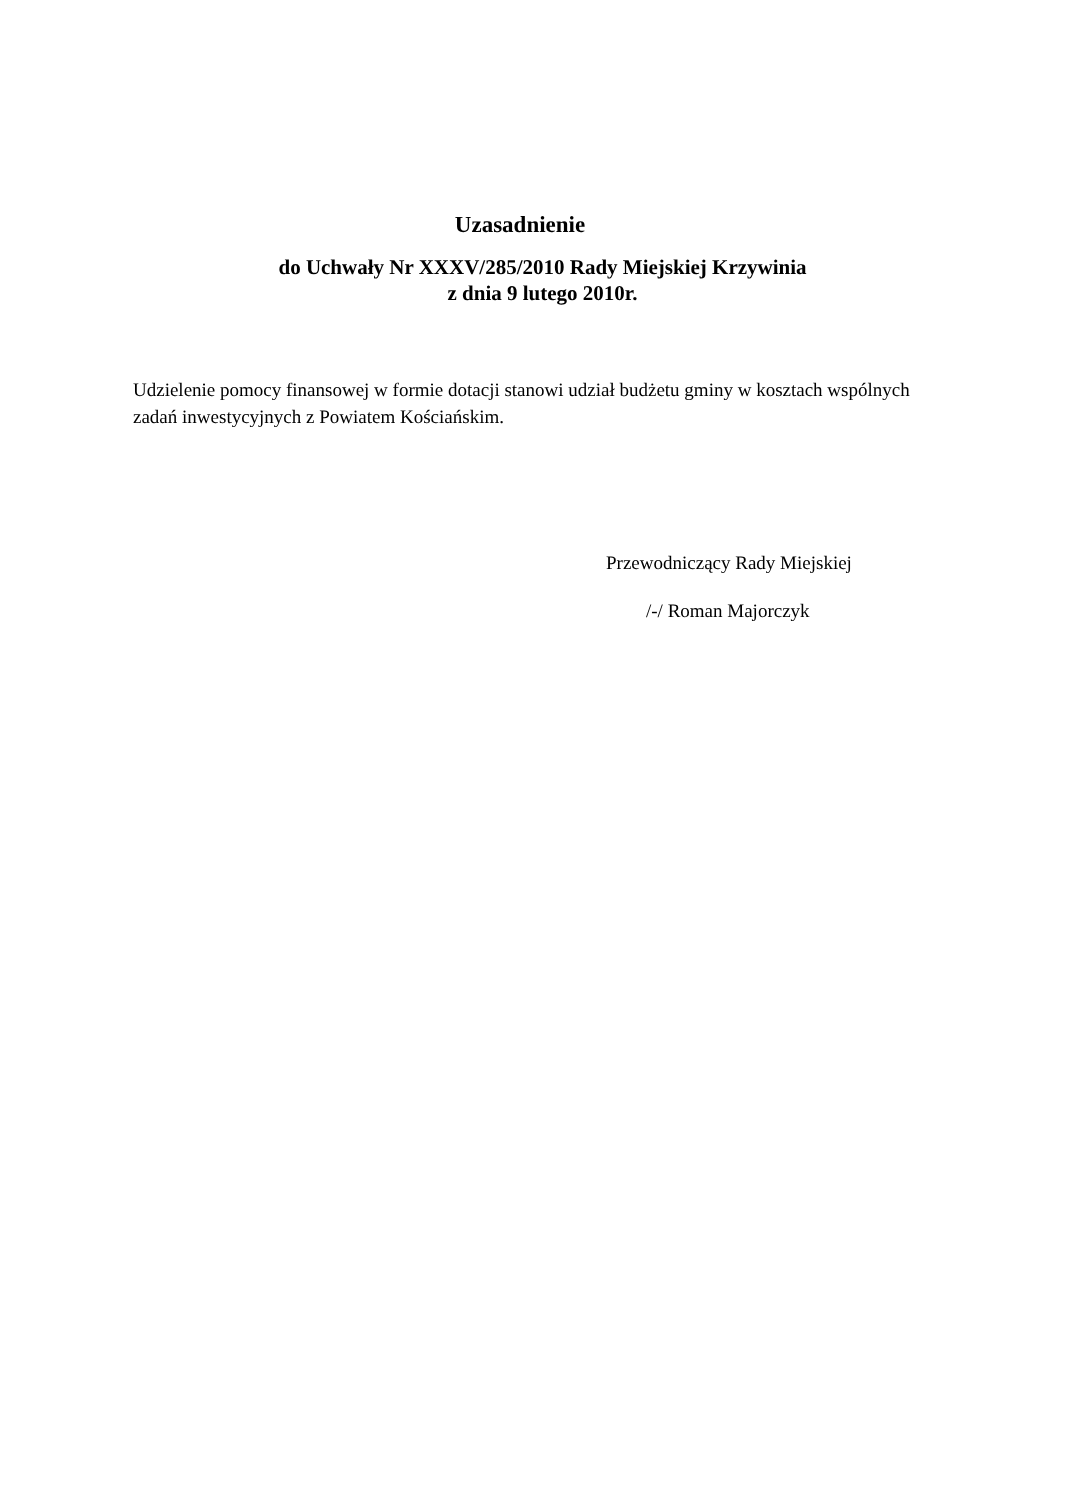Uzasadnienie
do Uchwały Nr XXXV/285/2010 Rady Miejskiej Krzywinia
z dnia 9 lutego 2010r.
Udzielenie pomocy finansowej w formie dotacji stanowi udział budżetu gminy w kosztach wspólnych zadań inwestycyjnych z Powiatem Kościańskim.
Przewodniczący Rady Miejskiej
/-/ Roman Majorczyk